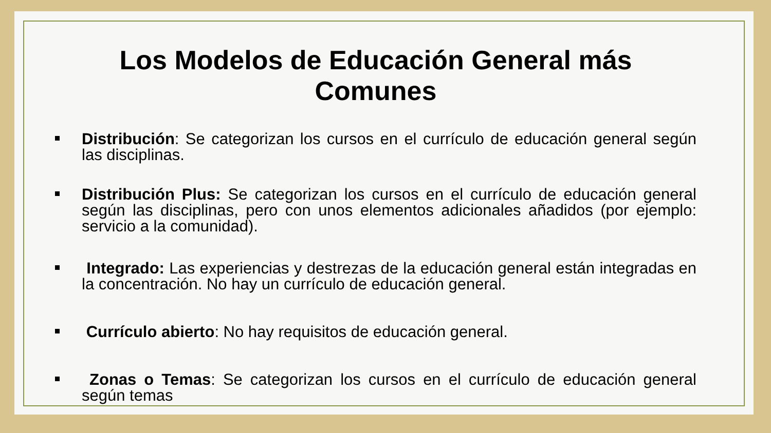Los Modelos de Educación General más Comunes
Distribución: Se categorizan los cursos en el currículo de educación general según las disciplinas.
Distribución Plus: Se categorizan los cursos en el currículo de educación general según las disciplinas, pero con unos elementos adicionales añadidos (por ejemplo: servicio a la comunidad).
Integrado: Las experiencias y destrezas de la educación general están integradas en la concentración. No hay un currículo de educación general.
Currículo abierto: No hay requisitos de educación general.
Zonas o Temas: Se categorizan los cursos en el currículo de educación general según temas